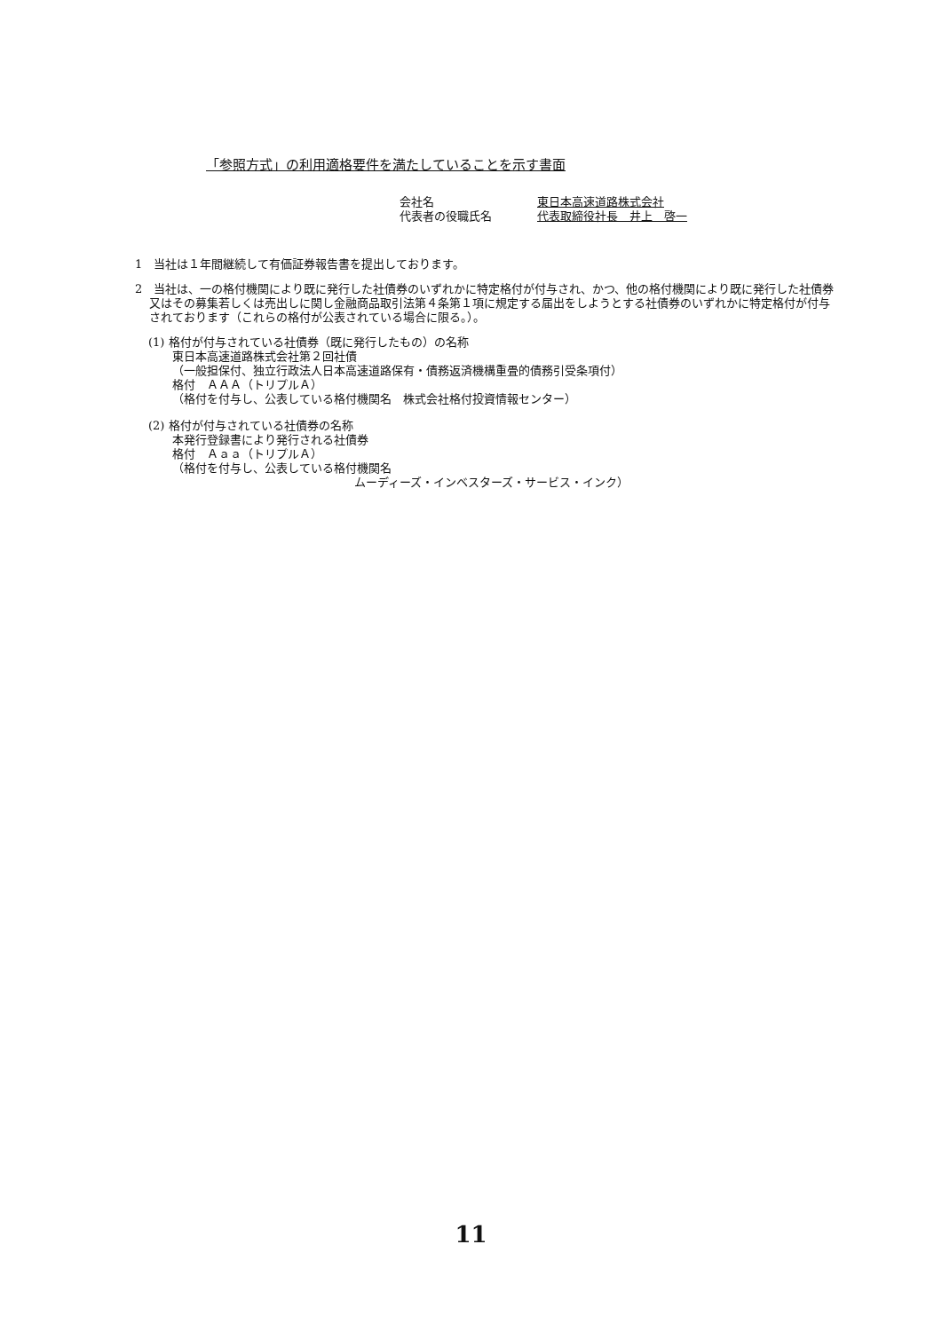「参照方式」の利用適格要件を満たしていることを示す書面
会社名 東日本高速道路株式会社
代表者の役職氏名 代表取締役社長　井上　啓一
1　当社は１年間継続して有価証券報告書を提出しております。
2　当社は、一の格付機関により既に発行した社債券のいずれかに特定格付が付与され、かつ、他の格付機関により既に発行した社債券又はその募集若しくは売出しに関し金融商品取引法第４条第１項に規定する届出をしようとする社債券のいずれかに特定格付が付与されております（これらの格付が公表されている場合に限る。）。
(1) 格付が付与されている社債券（既に発行したもの）の名称
東日本高速道路株式会社第２回社債
（一般担保付、独立行政法人日本高速道路保有・債務返済機構重畳的債務引受条項付）
格付　ＡＡＡ（トリプルＡ）
（格付を付与し、公表している格付機関名　株式会社格付投資情報センター）
(2) 格付が付与されている社債券の名称
本発行登録書により発行される社債券
格付　Ａａａ（トリプルＡ）
（格付を付与し、公表している格付機関名
ムーディーズ・インベスターズ・サービス・インク）
11